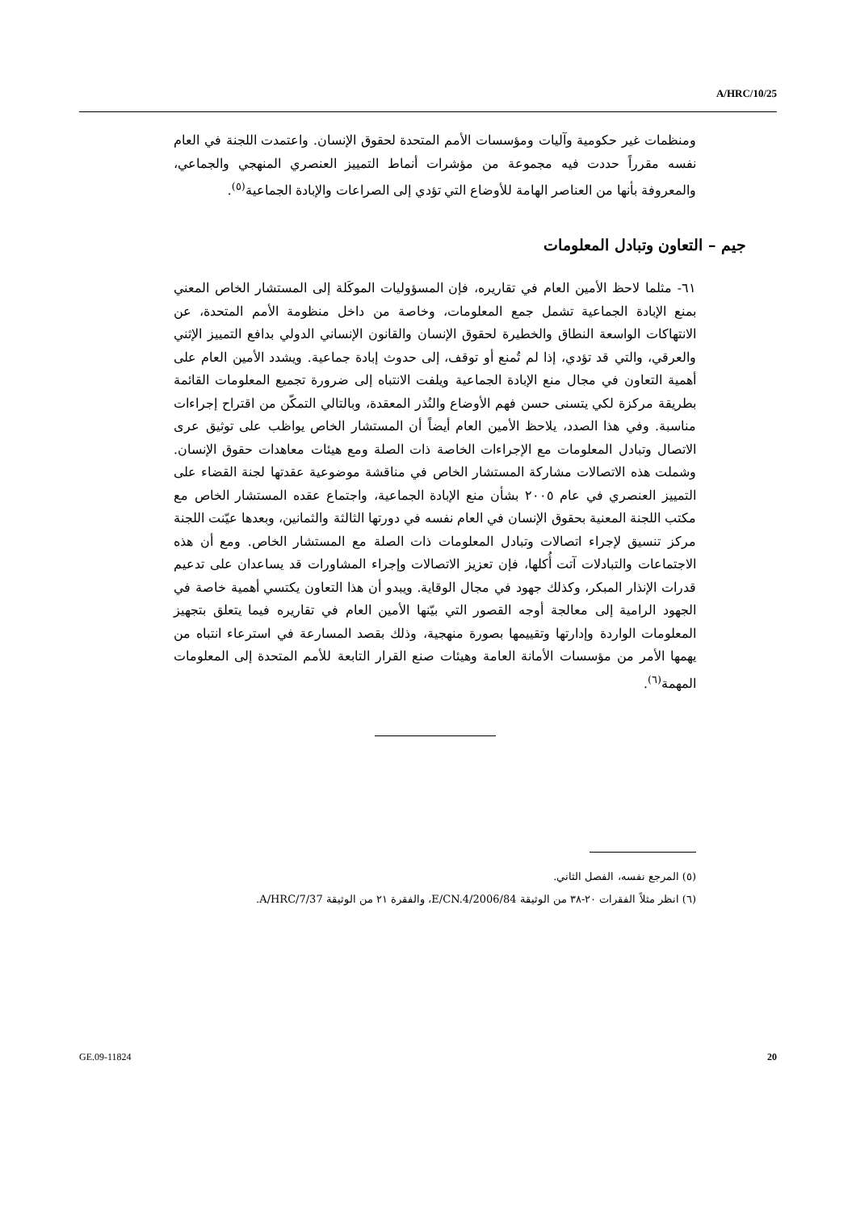A/HRC/10/25
ومنظمات غير حكومية وآليات ومؤسسات الأمم المتحدة لحقوق الإنسان. واعتمدت اللجنة في العام نفسه مقرراً حددت فيه مجموعة من مؤشرات أنماط التمييز العنصري المنهجي والجماعي، والمعروفة بأنها من العناصر الهامة للأوضاع التي تؤدي إلى الصراعات والإبادة الجماعية<sup>(٥)</sup>.
جيم – التعاون وتبادل المعلومات
٦١- مثلما لاحظ الأمين العام في تقاريره، فإن المسؤوليات الموكَلة إلى المستشار الخاص المعني بمنع الإبادة الجماعية تشمل جمع المعلومات، وخاصة من داخل منظومة الأمم المتحدة، عن الانتهاكات الواسعة النطاق والخطيرة لحقوق الإنسان والقانون الإنساني الدولي بدافع التمييز الإثني والعرقي، والتي قد تؤدي، إذا لم تُمنع أو توقف، إلى حدوث إبادة جماعية. ويشدد الأمين العام على أهمية التعاون في مجال منع الإبادة الجماعية ويلفت الانتباه إلى ضرورة تجميع المعلومات القائمة بطريقة مركزة لكي يتسنى حسن فهم الأوضاع والنُذر المعقدة، وبالتالي التمكّن من اقتراح إجراءات مناسبة. وفي هذا الصدد، يلاحظ الأمين العام أيضاً أن المستشار الخاص يواظب على توثيق عرى الاتصال وتبادل المعلومات مع الإجراءات الخاصة ذات الصلة ومع هيئات معاهدات حقوق الإنسان. وشملت هذه الاتصالات مشاركة المستشار الخاص في مناقشة موضوعية عقدتها لجنة القضاء على التمييز العنصري في عام ٢٠٠٥ بشأن منع الإبادة الجماعية، واجتماع عقده المستشار الخاص مع مكتب اللجنة المعنية بحقوق الإنسان في العام نفسه في دورتها الثالثة والثمانين، وبعدها عيّنت اللجنة مركز تنسيق لإجراء اتصالات وتبادل المعلومات ذات الصلة مع المستشار الخاص. ومع أن هذه الاجتماعات والتبادلات آتت أُكلها، فإن تعزيز الاتصالات وإجراء المشاورات قد يساعدان على تدعيم قدرات الإنذار المبكر، وكذلك جهود في مجال الوقاية. ويبدو أن هذا التعاون يكتسي أهمية خاصة في الجهود الرامية إلى معالجة أوجه القصور التي بيّنها الأمين العام في تقاريره فيما يتعلق بتجهيز المعلومات الواردة وإدارتها وتقييمها بصورة منهجية، وذلك بقصد المسارعة في استرعاء انتباه من يهمها الأمر من مؤسسات الأمانة العامة وهيئات صنع القرار التابعة للأمم المتحدة إلى المعلومات المهمة<sup>(٦)</sup>.
(٥) المرجع نفسه، الفصل الثاني.
(٦) انظر مثلاً الفقرات ٢٠-٣٨ من الوثيقة E/CN.4/2006/84، والفقرة ٢١ من الوثيقة A/HRC/7/37.
GE.09-11824 20